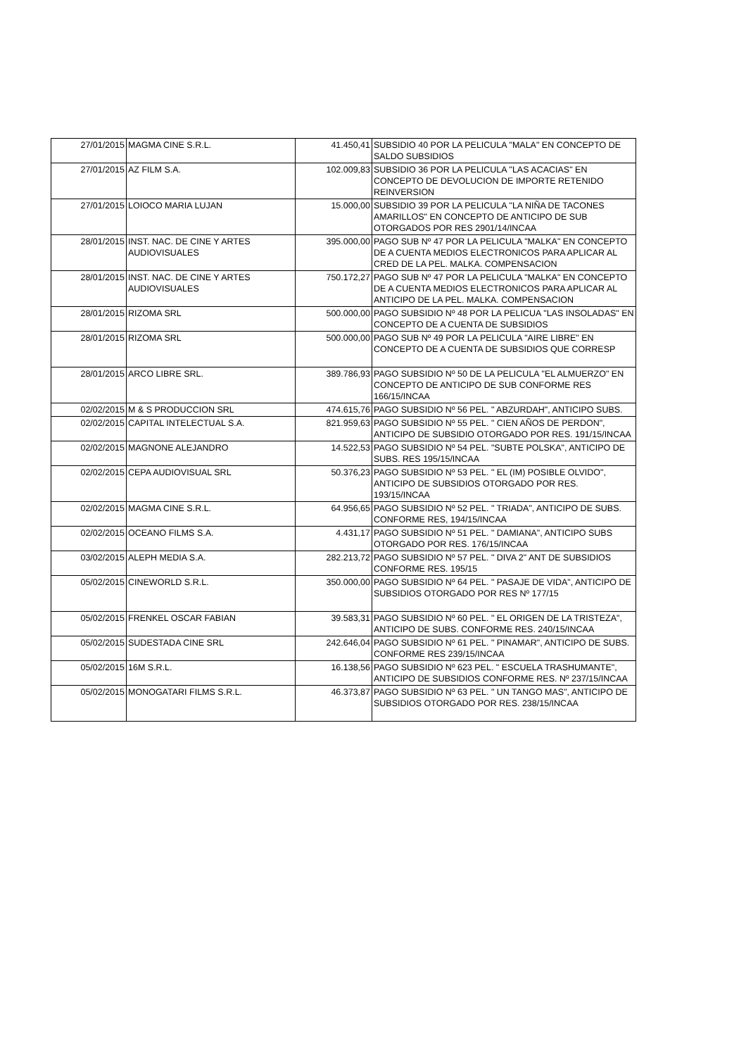| 27/01/2015 | MAGMA CINE S.R.L. | 41.450,41 | SUBSIDIO 40 POR LA PELICULA "MALA" EN CONCEPTO DE SALDO SUBSIDIOS |
| 27/01/2015 | AZ FILM S.A. | 102.009,83 | SUBSIDIO 36 POR LA PELICULA "LAS ACACIAS" EN CONCEPTO DE DEVOLUCION DE IMPORTE RETENIDO REINVERSION |
| 27/01/2015 | LOIOCO MARIA LUJAN | 15.000,00 | SUBSIDIO 39 POR LA PELICULA "LA NIÑA DE TACONES AMARILLOS" EN CONCEPTO DE ANTICIPO DE SUB OTORGADOS POR RES 2901/14/INCAA |
| 28/01/2015 | INST. NAC. DE CINE Y ARTES AUDIOVISUALES | 395.000,00 | PAGO SUB Nº 47 POR LA PELICULA "MALKA" EN CONCEPTO DE A CUENTA MEDIOS ELECTRONICOS PARA APLICAR AL CRED DE LA PEL. MALKA. COMPENSACION |
| 28/01/2015 | INST. NAC. DE CINE Y ARTES AUDIOVISUALES | 750.172,27 | PAGO SUB Nº 47 POR LA PELICULA "MALKA" EN CONCEPTO DE A CUENTA MEDIOS ELECTRONICOS PARA APLICAR AL ANTICIPO DE LA PEL. MALKA. COMPENSACION |
| 28/01/2015 | RIZOMA SRL | 500.000,00 | PAGO SUBSIDIO Nº 48 POR LA PELICUA "LAS INSOLADAS" EN CONCEPTO DE A CUENTA DE SUBSIDIOS |
| 28/01/2015 | RIZOMA SRL | 500.000,00 | PAGO SUB Nº 49 POR LA PELICULA "AIRE LIBRE" EN CONCEPTO DE A CUENTA DE SUBSIDIOS QUE CORRESP |
| 28/01/2015 | ARCO LIBRE SRL. | 389.786,93 | PAGO SUBSIDIO Nº 50 DE LA PELICULA "EL ALMUERZO" EN CONCEPTO DE ANTICIPO DE SUB CONFORME RES 166/15/INCAA |
| 02/02/2015 | M & S PRODUCCION SRL | 474.615,76 | PAGO SUBSIDIO Nº 56 PEL. " ABZURDAH", ANTICIPO SUBS. |
| 02/02/2015 | CAPITAL INTELECTUAL S.A. | 821.959,63 | PAGO SUBSIDIO Nº 55 PEL. " CIEN AÑOS DE PERDON", ANTICIPO DE SUBSIDIO OTORGADO POR RES. 191/15/INCAA |
| 02/02/2015 | MAGNONE ALEJANDRO | 14.522,53 | PAGO SUBSIDIO Nº 54 PEL. "SUBTE POLSKA", ANTICIPO DE SUBS. RES 195/15/INCAA |
| 02/02/2015 | CEPA AUDIOVISUAL SRL | 50.376,23 | PAGO SUBSIDIO Nº 53 PEL. " EL (IM) POSIBLE OLVIDO", ANTICIPO DE SUBSIDIOS OTORGADO POR RES. 193/15/INCAA |
| 02/02/2015 | MAGMA CINE S.R.L. | 64.956,65 | PAGO SUBSIDIO Nº 52 PEL. " TRIADA", ANTICIPO DE SUBS. CONFORME RES, 194/15/INCAA |
| 02/02/2015 | OCEANO FILMS S.A. | 4.431,17 | PAGO SUBSIDIO Nº 51 PEL. " DAMIANA", ANTICIPO SUBS OTORGADO POR RES. 176/15/INCAA |
| 03/02/2015 | ALEPH MEDIA S.A. | 282.213,72 | PAGO SUBSIDIO Nº 57 PEL. " DIVA 2" ANT DE SUBSIDIOS CONFORME RES. 195/15 |
| 05/02/2015 | CINEWORLD S.R.L. | 350.000,00 | PAGO SUBSIDIO Nº 64 PEL. " PASAJE DE VIDA", ANTICIPO DE SUBSIDIOS OTORGADO POR RES Nº 177/15 |
| 05/02/2015 | FRENKEL OSCAR FABIAN | 39.583,31 | PAGO SUBSIDIO Nº 60 PEL. " EL ORIGEN DE LA TRISTEZA", ANTICIPO DE SUBS. CONFORME RES. 240/15/INCAA |
| 05/02/2015 | SUDESTADA CINE SRL | 242.646,04 | PAGO SUBSIDIO Nº 61 PEL. " PINAMAR", ANTICIPO DE SUBS. CONFORME RES 239/15/INCAA |
| 05/02/2015 | 16M S.R.L. | 16.138,56 | PAGO SUBSIDIO Nº 623 PEL. " ESCUELA TRASHUMANTE", ANTICIPO DE SUBSIDIOS CONFORME RES. Nº 237/15/INCAA |
| 05/02/2015 | MONOGATARI FILMS S.R.L. | 46.373,87 | PAGO SUBSIDIO Nº 63 PEL. " UN TANGO MAS", ANTICIPO DE SUBSIDIOS OTORGADO POR RES. 238/15/INCAA |